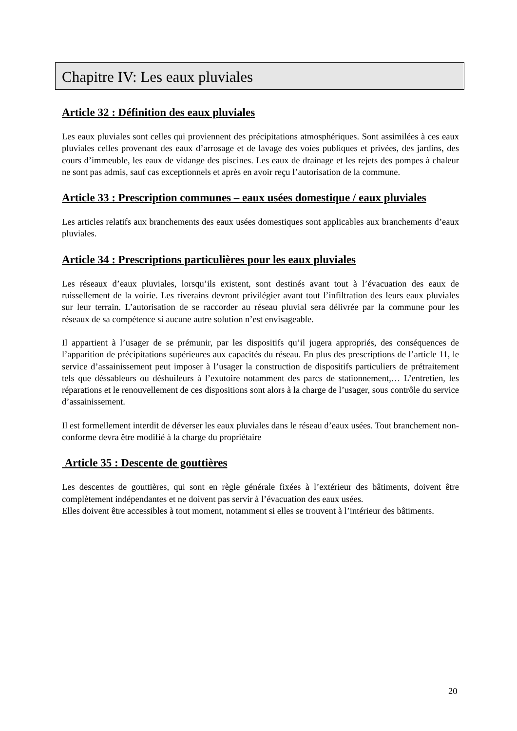Chapitre IV: Les eaux pluviales
Article 32 : Définition des eaux pluviales
Les eaux pluviales sont celles qui proviennent des précipitations atmosphériques. Sont assimilées à ces eaux pluviales celles provenant des eaux d’arrosage et de lavage des voies publiques et privées, des jardins, des cours d’immeuble, les eaux de vidange des piscines. Les eaux de drainage et les rejets des pompes à chaleur ne sont pas admis, sauf cas exceptionnels et après en avoir reçu l’autorisation de la commune.
Article 33 : Prescription communes – eaux usées domestique / eaux pluviales
Les articles relatifs aux branchements des eaux usées domestiques sont applicables aux branchements d’eaux pluviales.
Article 34 : Prescriptions particulières pour les eaux pluviales
Les réseaux d’eaux pluviales, lorsqu’ils existent, sont destinés avant tout à l’évacuation des eaux de ruissellement de la voirie. Les riverains devront privilégier avant tout l’infiltration des leurs eaux pluviales sur leur terrain. L’autorisation de se raccorder au réseau pluvial sera délivrée par la commune pour les réseaux de sa compétence si aucune autre solution n’est envisageable.
Il appartient à l’usager de se prémunir, par les dispositifs qu’il jugera appropriés, des conséquences de l’apparition de précipitations supérieures aux capacités du réseau. En plus des prescriptions de l’article 11, le service d’assainissement peut imposer à l’usager la construction de dispositifs particuliers de prétraitement tels que déssableurs ou déshuileurs à l’exutoire notamment des parcs de stationnement,… L’entretien, les réparations et le renouvellement de ces dispositions sont alors à la charge de l’usager, sous contrôle du service d’assainissement.
Il est formellement interdit de déverser les eaux pluviales dans le réseau d’eaux usées. Tout branchement non-conforme devra être modifié à la charge du propriétaire
Article 35 : Descente de gouttières
Les descentes de gouttières, qui sont en règle générale fixées à l’extérieur des bâtiments, doivent être complètement indépendantes et ne doivent pas servir à l’évacuation des eaux usées.
Elles doivent être accessibles à tout moment, notamment si elles se trouvent à l’intérieur des bâtiments.
20